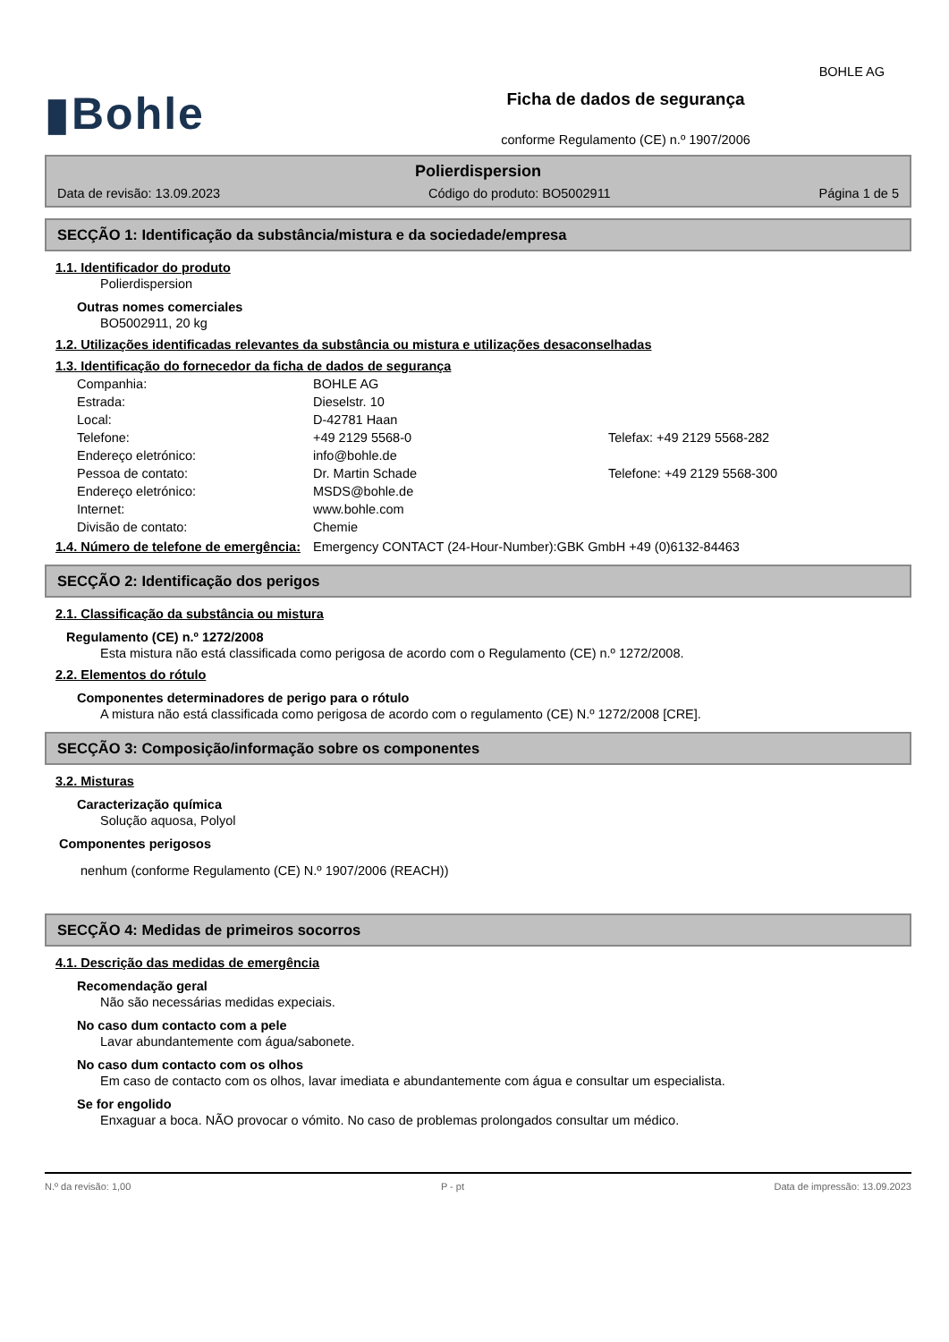BOHLE AG
▮Bohle
Ficha de dados de segurança
conforme Regulamento (CE) n.º 1907/2006
Polierdispersion
Data de revisão: 13.09.2023 Código do produto: BO5002911 Página 1 de 5
SECÇÃO 1: Identificação da substância/mistura e da sociedade/empresa
1.1. Identificador do produto
Polierdispersion
Outras nomes comerciales
BO5002911, 20 kg
1.2. Utilizações identificadas relevantes da substância ou mistura e utilizações desaconselhadas
1.3. Identificação do fornecedor da ficha de dados de segurança
| Companhia: | BOHLE AG | |
| Estrada: | Dieselstr. 10 | |
| Local: | D-42781 Haan | |
| Telefone: | +49 2129 5568-0 | Telefax: +49 2129 5568-282 |
| Endereço eletrónico: | info@bohle.de | |
| Pessoa de contato: | Dr. Martin Schade | Telefone: +49 2129 5568-300 |
| Endereço eletrónico: | MSDS@bohle.de | |
| Internet: | www.bohle.com | |
| Divisão de contato: | Chemie | |
1.4. Número de telefone de emergência:
Emergency CONTACT (24-Hour-Number):GBK GmbH +49 (0)6132-84463
SECÇÃO 2: Identificação dos perigos
2.1. Classificação da substância ou mistura
Regulamento (CE) n.º 1272/2008
Esta mistura não está classificada como perigosa de acordo com o Regulamento (CE) n.º 1272/2008.
2.2. Elementos do rótulo
Componentes determinadores de perigo para o rótulo
A mistura não está classificada como perigosa de acordo com o regulamento (CE) N.º 1272/2008 [CRE].
SECÇÃO 3: Composição/informação sobre os componentes
3.2. Misturas
Caracterização química
Solução aquosa, Polyol
Componentes perigosos
nenhum (conforme Regulamento (CE) N.º 1907/2006 (REACH))
SECÇÃO 4: Medidas de primeiros socorros
4.1. Descrição das medidas de emergência
Recomendação geral
Não são necessárias medidas expeciais.
No caso dum contacto com a pele
Lavar abundantemente com água/sabonete.
No caso dum contacto com os olhos
Em caso de contacto com os olhos, lavar imediata e abundantemente com água e consultar um especialista.
Se for engolido
Enxaguar a boca. NÃO provocar o vómito. No caso de problemas prolongados consultar um médico.
N.º da revisão: 1,00 P - pt Data de impressão: 13.09.2023